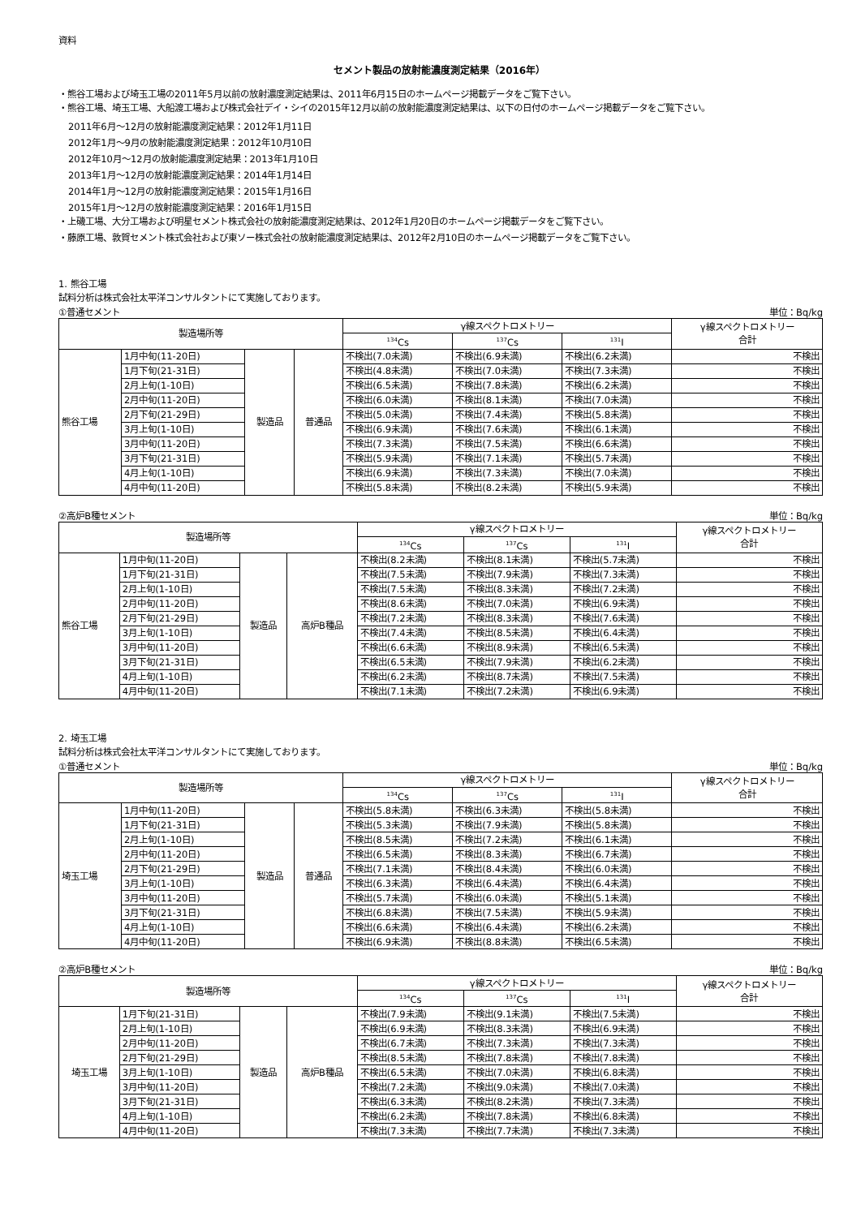資料
セメント製品の放射能濃度測定結果（2016年）
・熊谷工場および埼玉工場の2011年5月以前の放射濃度測定結果は、2011年6月15日のホームページ掲載データをご覧下さい。
・熊谷工場、埼玉工場、大船渡工場および株式会社デイ・シイの2015年12月以前の放射能濃度測定結果は、以下の日付のホームページ掲載データをご覧下さい。
2011年6月～12月の放射能濃度測定結果：2012年1月11日
2012年1月～9月の放射能濃度測定結果：2012年10月10日
2012年10月～12月の放射能濃度測定結果：2013年1月10日
2013年1月～12月の放射能濃度測定結果：2014年1月14日
2014年1月～12月の放射能濃度測定結果：2015年1月16日
2015年1月～12月の放射能濃度測定結果：2016年1月15日
・上磯工場、大分工場および明星セメント株式会社の放射能濃度測定結果は、2012年1月20日のホームページ掲載データをご覧下さい。
・藤原工場、敦賀セメント株式会社および東ソー株式会社の放射能濃度測定結果は、2012年2月10日のホームページ掲載データをご覧下さい。
1. 熊谷工場
試料分析は株式会社太平洋コンサルタントにて実施しております。
①普通セメント 単位：Bq/kg
| 製造場所等 | | | | γ線スペクトロメトリー | | | γ線スペクトロメトリー 合計 |
| --- | --- | --- | --- | --- | --- | --- | --- |
| | | | | <sup>134</sup>Cs | <sup>137</sup>Cs | <sup>131</sup>I | |
| 熊谷工場 | 1月中旬(11-20日) | 製造品 | 普通品 | 不検出(7.0未満) | 不検出(6.9未満) | 不検出(6.2未満) | 不検出 |
| | 1月下旬(21-31日) | | | 不検出(4.8未満) | 不検出(7.0未満) | 不検出(7.3未満) | 不検出 |
| | 2月上旬(1-10日) | | | 不検出(6.5未満) | 不検出(7.8未満) | 不検出(6.2未満) | 不検出 |
| | 2月中旬(11-20日) | | | 不検出(6.0未満) | 不検出(8.1未満) | 不検出(7.0未満) | 不検出 |
| | 2月下旬(21-29日) | | | 不検出(5.0未満) | 不検出(7.4未満) | 不検出(5.8未満) | 不検出 |
| | 3月上旬(1-10日) | | | 不検出(6.9未満) | 不検出(7.6未満) | 不検出(6.1未満) | 不検出 |
| | 3月中旬(11-20日) | | | 不検出(7.3未満) | 不検出(7.5未満) | 不検出(6.6未満) | 不検出 |
| | 3月下旬(21-31日) | | | 不検出(5.9未満) | 不検出(7.1未満) | 不検出(5.7未満) | 不検出 |
| | 4月上旬(1-10日) | | | 不検出(6.9未満) | 不検出(7.3未満) | 不検出(7.0未満) | 不検出 |
| | 4月中旬(11-20日) | | | 不検出(5.8未満) | 不検出(8.2未満) | 不検出(5.9未満) | 不検出 |
②高炉B種セメント 単位：Bq/kg
| 製造場所等 | | | | γ線スペクトロメトリー | | | γ線スペクトロメトリー 合計 |
| --- | --- | --- | --- | --- | --- | --- | --- |
| | | | | <sup>134</sup>Cs | <sup>137</sup>Cs | <sup>131</sup>I | |
| 熊谷工場 | 1月中旬(11-20日) | 製造品 | 高炉B種品 | 不検出(8.2未満) | 不検出(8.1未満) | 不検出(5.7未満) | 不検出 |
| | 1月下旬(21-31日) | | | 不検出(7.5未満) | 不検出(7.9未満) | 不検出(7.3未満) | 不検出 |
| | 2月上旬(1-10日) | | | 不検出(7.5未満) | 不検出(8.3未満) | 不検出(7.2未満) | 不検出 |
| | 2月中旬(11-20日) | | | 不検出(8.6未満) | 不検出(7.0未満) | 不検出(6.9未満) | 不検出 |
| | 2月下旬(21-29日) | | | 不検出(7.2未満) | 不検出(8.3未満) | 不検出(7.6未満) | 不検出 |
| | 3月上旬(1-10日) | | | 不検出(7.4未満) | 不検出(8.5未満) | 不検出(6.4未満) | 不検出 |
| | 3月中旬(11-20日) | | | 不検出(6.6未満) | 不検出(8.9未満) | 不検出(6.5未満) | 不検出 |
| | 3月下旬(21-31日) | | | 不検出(6.5未満) | 不検出(7.9未満) | 不検出(6.2未満) | 不検出 |
| | 4月上旬(1-10日) | | | 不検出(6.2未満) | 不検出(8.7未満) | 不検出(7.5未満) | 不検出 |
| | 4月中旬(11-20日) | | | 不検出(7.1未満) | 不検出(7.2未満) | 不検出(6.9未満) | 不検出 |
2. 埼玉工場
試料分析は株式会社太平洋コンサルタントにて実施しております。
①普通セメント 単位：Bq/kg
| 製造場所等 | | | | γ線スペクトロメトリー | | | γ線スペクトロメトリー 合計 |
| --- | --- | --- | --- | --- | --- | --- | --- |
| | | | | <sup>134</sup>Cs | <sup>137</sup>Cs | <sup>131</sup>I | |
| 埼玉工場 | 1月中旬(11-20日) | 製造品 | 普通品 | 不検出(5.8未満) | 不検出(6.3未満) | 不検出(5.8未満) | 不検出 |
| | 1月下旬(21-31日) | | | 不検出(5.3未満) | 不検出(7.9未満) | 不検出(5.8未満) | 不検出 |
| | 2月上旬(1-10日) | | | 不検出(8.5未満) | 不検出(7.2未満) | 不検出(6.1未満) | 不検出 |
| | 2月中旬(11-20日) | | | 不検出(6.5未満) | 不検出(8.3未満) | 不検出(6.7未満) | 不検出 |
| | 2月下旬(21-29日) | | | 不検出(7.1未満) | 不検出(8.4未満) | 不検出(6.0未満) | 不検出 |
| | 3月上旬(1-10日) | | | 不検出(6.3未満) | 不検出(6.4未満) | 不検出(6.4未満) | 不検出 |
| | 3月中旬(11-20日) | | | 不検出(5.7未満) | 不検出(6.0未満) | 不検出(5.1未満) | 不検出 |
| | 3月下旬(21-31日) | | | 不検出(6.8未満) | 不検出(7.5未満) | 不検出(5.9未満) | 不検出 |
| | 4月上旬(1-10日) | | | 不検出(6.6未満) | 不検出(6.4未満) | 不検出(6.2未満) | 不検出 |
| | 4月中旬(11-20日) | | | 不検出(6.9未満) | 不検出(8.8未満) | 不検出(6.5未満) | 不検出 |
②高炉B種セメント 単位：Bq/kg
| 製造場所等 | | | | γ線スペクトロメトリー | | | γ線スペクトロメトリー 合計 |
| --- | --- | --- | --- | --- | --- | --- | --- |
| | | | | <sup>134</sup>Cs | <sup>137</sup>Cs | <sup>131</sup>I | |
| 埼玉工場 | 1月下旬(21-31日) | 製造品 | 高炉B種品 | 不検出(7.9未満) | 不検出(9.1未満) | 不検出(7.5未満) | 不検出 |
| | 2月上旬(1-10日) | | | 不検出(6.9未満) | 不検出(8.3未満) | 不検出(6.9未満) | 不検出 |
| | 2月中旬(11-20日) | | | 不検出(6.7未満) | 不検出(7.3未満) | 不検出(7.3未満) | 不検出 |
| | 2月下旬(21-29日) | | | 不検出(8.5未満) | 不検出(7.8未満) | 不検出(7.8未満) | 不検出 |
| | 3月上旬(1-10日) | | | 不検出(6.5未満) | 不検出(7.0未満) | 不検出(6.8未満) | 不検出 |
| | 3月中旬(11-20日) | | | 不検出(7.2未満) | 不検出(9.0未満) | 不検出(7.0未満) | 不検出 |
| | 3月下旬(21-31日) | | | 不検出(6.3未満) | 不検出(8.2未満) | 不検出(7.3未満) | 不検出 |
| | 4月上旬(1-10日) | | | 不検出(6.2未満) | 不検出(7.8未満) | 不検出(6.8未満) | 不検出 |
| | 4月中旬(11-20日) | | | 不検出(7.3未満) | 不検出(7.7未満) | 不検出(7.3未満) | 不検出 |